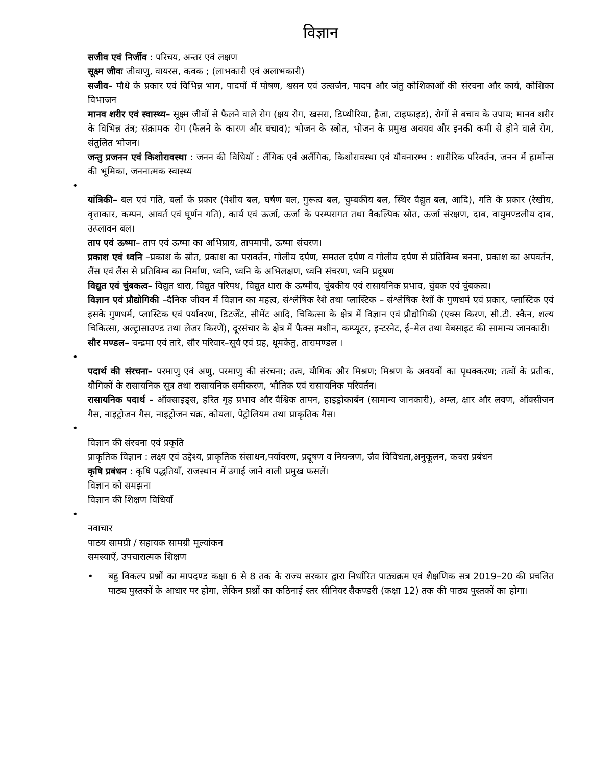विज्ञान
सजीव एवं निर्जीव : परिचय, अन्तर एवं लक्षण
सूक्ष्म जीवः जीवाणु, वायरस, कवक ; (लाभकारी एवं अलाभकारी)
सजीव– पौधे के प्रकार एवं विभिन्न भाग, पादपों में पोषण, श्वसन एवं उत्सर्जन, पादप और जंतु कोशिकाओं की संरचना और कार्य, कोशिका विभाजन
मानव शरीर एवं स्वास्थ्य– सूक्ष्म जीवों से फैलने वाले रोग (क्षय रोग, खसरा, डिप्थीरिया, हैजा, टाइफाइड), रोगों से बचाव के उपाय; मानव शरीर के विभिन्न तंत्र; संक्रामक रोग (फैलने के कारण और बचाव); भोजन के स्त्रोत, भोजन के प्रमुख अवयव और इनकी कमी से होने वाले रोग, संतुलित भोजन।
जन्तु प्रजनन एवं किशोरावस्था : जनन की विधियाँ : लैंगिक एवं अलैंगिक, किशोरावस्था एवं यौवनारम्भ : शारीरिक परिवर्तन, जनन में हार्मोन्स की भूमिका, जननात्मक स्वास्थ्य
•
यांत्रिकी– बल एवं गति, बलों के प्रकार (पेशीय बल, घर्षण बल, गुरूत्व बल, चुम्बकीय बल, स्थिर वैद्युत बल, आदि), गति के प्रकार (रेखीय, वृत्ताकार, कम्पन, आवर्त एवं घूर्णन गति), कार्य एवं ऊर्जा, ऊर्जा के परम्परागत तथा वैकल्पिक स्रोत, ऊर्जा संरक्षण, दाब, वायुमण्डलीय दाब, उत्प्लावन बल।
ताप एवं ऊष्मा– ताप एवं ऊष्मा का अभिप्राय, तापमापी, ऊष्मा संचरण।
प्रकाश एवं ध्वनि –प्रकाश के स्रोत, प्रकाश का परावर्तन, गोलीय दर्पण, समतल दर्पण व गोलीय दर्पण से प्रतिबिम्ब बनना, प्रकाश का अपवर्तन, लैंस एवं लैंस से प्रतिबिम्ब का निर्माण, ध्वनि, ध्वनि के अभिलक्षण, ध्वनि संचरण, ध्वनि प्रदूषण
विद्युत एवं चुंबकत्व– विद्युत धारा, विद्युत परिपथ, विद्युत धारा के ऊष्मीय, चुंबकीय एवं रासायनिक प्रभाव, चुंबक एवं चुंबकत्व।
विज्ञान एवं प्रौद्योगिकी –दैनिक जीवन में विज्ञान का महत्व, संश्लेषिक रेशे तथा प्लास्टिक – संश्लेषिक रेशों के गुणधर्म एवं प्रकार, प्लास्टिक एवं इसके गुणधर्म, प्लास्टिक एवं पर्यावरण, डिटर्जेंट, सीमेंट आदि, चिकित्सा के क्षेत्र में विज्ञान एवं प्रौद्योगिकी (एक्स किरण, सी.टी. स्कैन, शल्य चिकित्सा, अल्ट्रासाउण्ड तथा लेजर किरणें), दूरसंचार के क्षेत्र में फैक्स मशीन, कम्प्यूटर, इन्टरनेट, ई–मेल तथा वेबसाइट की सामान्य जानकारी।
सौर मण्डल– चन्द्रमा एवं तारे, सौर परिवार–सूर्य एवं ग्रह, धूमकेतु, तारामण्डल ।
•
पदार्थ की संरचना– परमाणु एवं अणु, परमाणु की संरचना; तत्व, यौगिक और मिश्रण; मिश्रण के अवयवों का पृथक्करण; तत्वों के प्रतीक, यौगिकों के रासायनिक सूत्र तथा रासायनिक समीकरण, भौतिक एवं रासायनिक परिवर्तन।
रासायनिक पदार्थ – ऑक्साइड्स, हरित गृह प्रभाव और वैश्विक तापन, हाइड्रोकार्बन (सामान्य जानकारी), अम्ल, क्षार और लवण, ऑक्सीजन गैस, नाइट्रोजन गैस, नाइट्रोजन चक्र, कोयला, पेट्रोलियम तथा प्राकृतिक गैस।
•
विज्ञान की संरचना एवं प्रकृति
प्राकृतिक विज्ञान : लक्ष्य एवं उद्देश्य, प्राकृतिक संसाधन,पर्यावरण, प्रदूषण व नियन्त्रण, जैव विविधता,अनुकूलन, कचरा प्रबंधन
कृषि प्रबंधन : कृषि पद्धतियाँ, राजस्थान में उगाई जाने वाली प्रमुख फसलें।
विज्ञान को समझना
विज्ञान की शिक्षण विधियाँ
•
नवाचार
पाठय सामग्री / सहायक सामग्री मूल्यांकन
समस्याऐं, उपचारात्मक शिक्षण
• बहु विकल्प प्रश्नों का मापदण्ड कक्षा 6 से 8 तक के राज्य सरकार द्वारा निर्धारित पाठ्यक्रम एवं शैक्षणिक सत्र 2019–20 की प्रचलित पाठ्य पुस्तकों के आधार पर होगा, लेकिन प्रश्नों का कठिनाई स्तर सीनियर सैकण्डरी (कक्षा 12) तक की पाठ्य पुस्तकों का होगा।